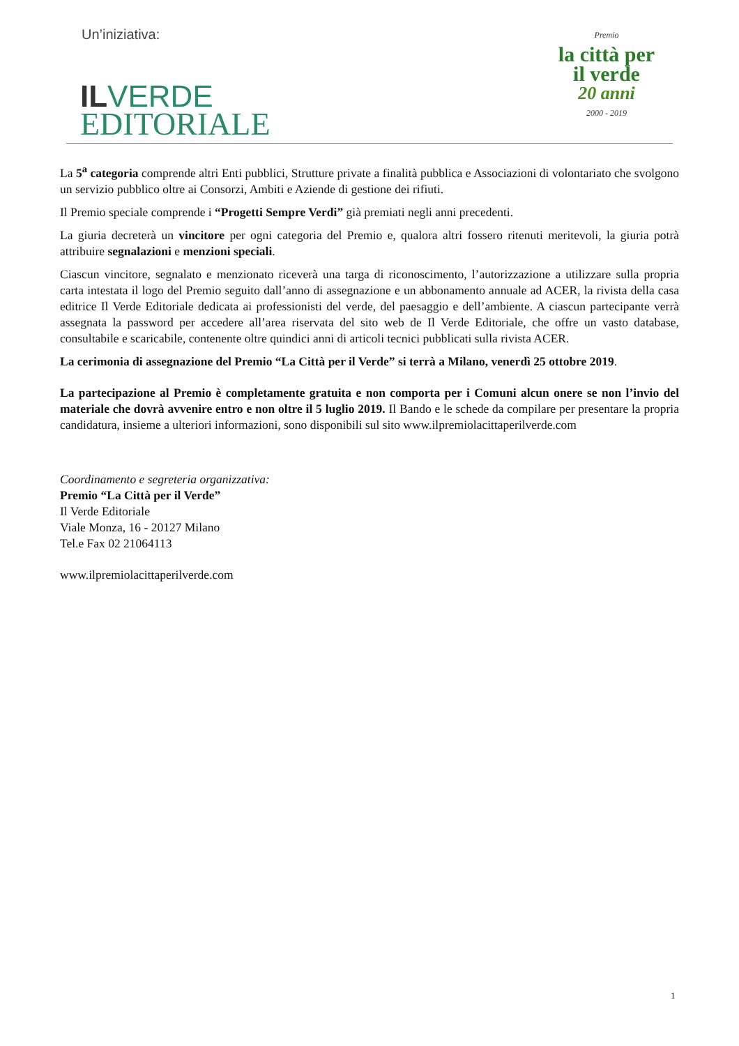Un’iniziativa:
IL VERDE
EDITORIALE
Premio
la città per il verde
20 anni
2000 - 2019
La 5<sup>a</sup> categoria comprende altri Enti pubblici, Strutture private a finalità pubblica e Associazioni di volontariato che svolgono un servizio pubblico oltre ai Consorzi, Ambiti e Aziende di gestione dei rifiuti.
Il Premio speciale comprende i “Progetti Sempre Verdi” già premiati negli anni precedenti.
La giuria decreterà un vincitore per ogni categoria del Premio e, qualora altri fossero ritenuti meritevoli, la giuria potrà attribuire segnalazioni e menzioni speciali.
Ciascun vincitore, segnalato e menzionato riceverà una targa di riconoscimento, l’autorizzazione a utilizzare sulla propria carta intestata il logo del Premio seguito dall’anno di assegnazione e un abbonamento annuale ad ACER, la rivista della casa editrice Il Verde Editoriale dedicata ai professionisti del verde, del paesaggio e dell’ambiente. A ciascun partecipante verrà assegnata la password per accedere all’area riservata del sito web de Il Verde Editoriale, che offre un vasto database, consultabile e scaricabile, contenente oltre quindici anni di articoli tecnici pubblicati sulla rivista ACER.
La cerimonia di assegnazione del Premio “La Città per il Verde” si terrà a Milano, venerdì 25 ottobre 2019.
La partecipazione al Premio è completamente gratuita e non comporta per i Comuni alcun onere se non l’invio del materiale che dovrà avvenire entro e non oltre il 5 luglio 2019. Il Bando e le schede da compilare per presentare la propria candidatura, insieme a ulteriori informazioni, sono disponibili sul sito www.ilpremiolacittaperilverde.com
Coordinamento e segreteria organizzativa:
Premio “La Città per il Verde”
Il Verde Editoriale
Viale Monza, 16 - 20127 Milano
Tel.e Fax 02 21064113
www.ilpremiolacittaperilverde.com
1